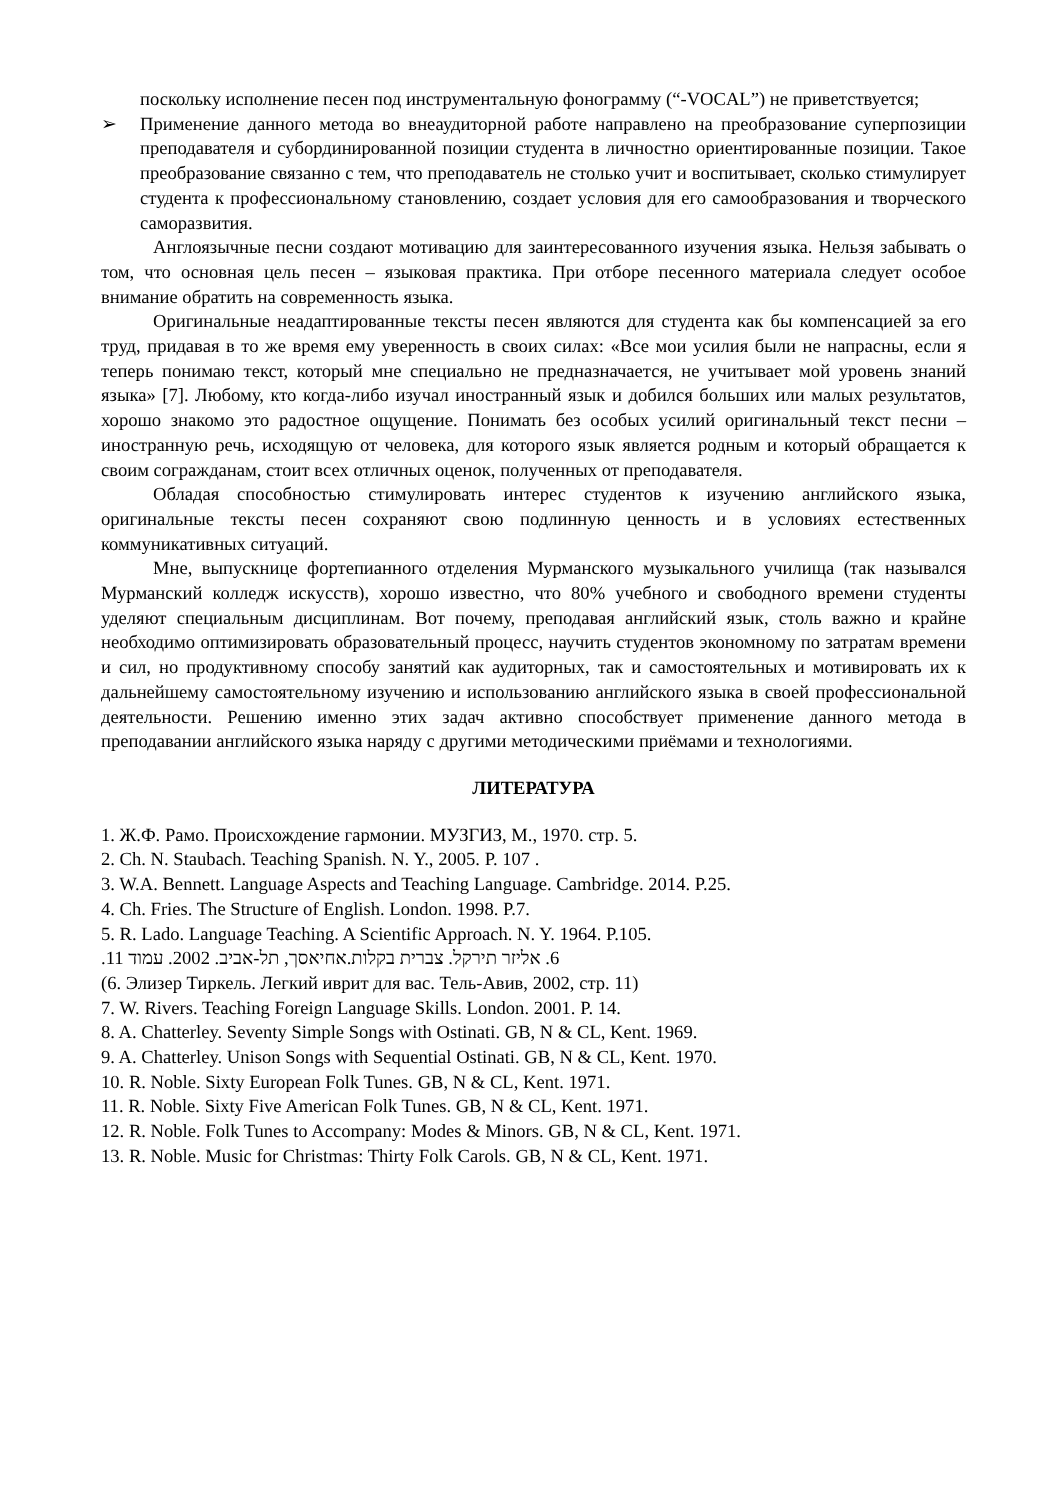поскольку исполнение песен под инструментальную фонограмму (“-VOCAL”) не приветствуется;
➢ Применение данного метода во внеаудиторной работе направлено на преобразование суперпозиции преподавателя и субординированной позиции студента в личностно ориентированные позиции. Такое преобразование связанно с тем, что преподаватель не столько учит и воспитывает, сколько стимулирует студента к профессиональному становлению, создает условия для его самообразования и творческого саморазвития.
Англоязычные песни создают мотивацию для заинтересованного изучения языка. Нельзя забывать о том, что основная цель песен – языковая практика. При отборе песенного материала следует особое внимание обратить на современность языка.
Оригинальные неадаптированные тексты песен являются для студента как бы компенсацией за его труд, придавая в то же время ему уверенность в своих силах: «Все мои усилия были не напрасны, если я теперь понимаю текст, который мне специально не предназначается, не учитывает мой уровень знаний языка» [7]. Любому, кто когда-либо изучал иностранный язык и добился больших или малых результатов, хорошо знакомо это радостное ощущение. Понимать без особых усилий оригинальный текст песни – иностранную речь, исходящую от человека, для которого язык является родным и который обращается к своим согражданам, стоит всех отличных оценок, полученных от преподавателя.
Обладая способностью стимулировать интерес студентов к изучению английского языка, оригинальные тексты песен сохраняют свою подлинную ценность и в условиях естественных коммуникативных ситуаций.
Мне, выпускнице фортепианного отделения Мурманского музыкального училища (так назывался Мурманский колледж искусств), хорошо известно, что 80% учебного и свободного времени студенты уделяют специальным дисциплинам. Вот почему, преподавая английский язык, столь важно и крайне необходимо оптимизировать образовательный процесс, научить студентов экономному по затратам времени и сил, но продуктивному способу занятий как аудиторных, так и самостоятельных и мотивировать их к дальнейшему самостоятельному изучению и использованию английского языка в своей профессиональной деятельности. Решению именно этих задач активно способствует применение данного метода в преподавании английского языка наряду с другими методическими приёмами и технологиями.
ЛИТЕРАТУРА
1. Ж.Ф. Рамо. Происхождение гармонии. МУЗГИЗ, М., 1970. стр. 5.
2. Ch. N. Staubach. Teaching Spanish. N. Y., 2005. P. 107 .
3. W.A. Bennett. Language Aspects and Teaching Language. Cambridge. 2014. P.25.
4. Ch. Fries. The Structure of English. London. 1998. P.7.
5. R. Lado. Language Teaching. A Scientific Approach. N. Y. 1964. P.105.
6. אליזר תירקל. צברית בקלות.אחיאסך, תל-אביב. 2002. עמוד 11.
(6. Элизер Тиркель. Легкий иврит для вас. Тель-Авив, 2002, стр. 11)
7. W. Rivers. Teaching Foreign Language Skills. London. 2001. P. 14.
8. A. Chatterley. Seventy Simple Songs with Ostinati. GB, N & CL, Kent. 1969.
9. A. Chatterley. Unison Songs with Sequential Ostinati. GB, N & CL, Kent. 1970.
10. R. Noble. Sixty European Folk Tunes. GB, N & CL, Kent. 1971.
11. R. Noble. Sixty Five American Folk Tunes. GB, N & CL, Kent. 1971.
12. R. Noble. Folk Tunes to Accompany: Modes & Minors. GB, N & CL, Kent. 1971.
13. R. Noble. Music for Christmas: Thirty Folk Carols. GB, N & CL, Kent. 1971.